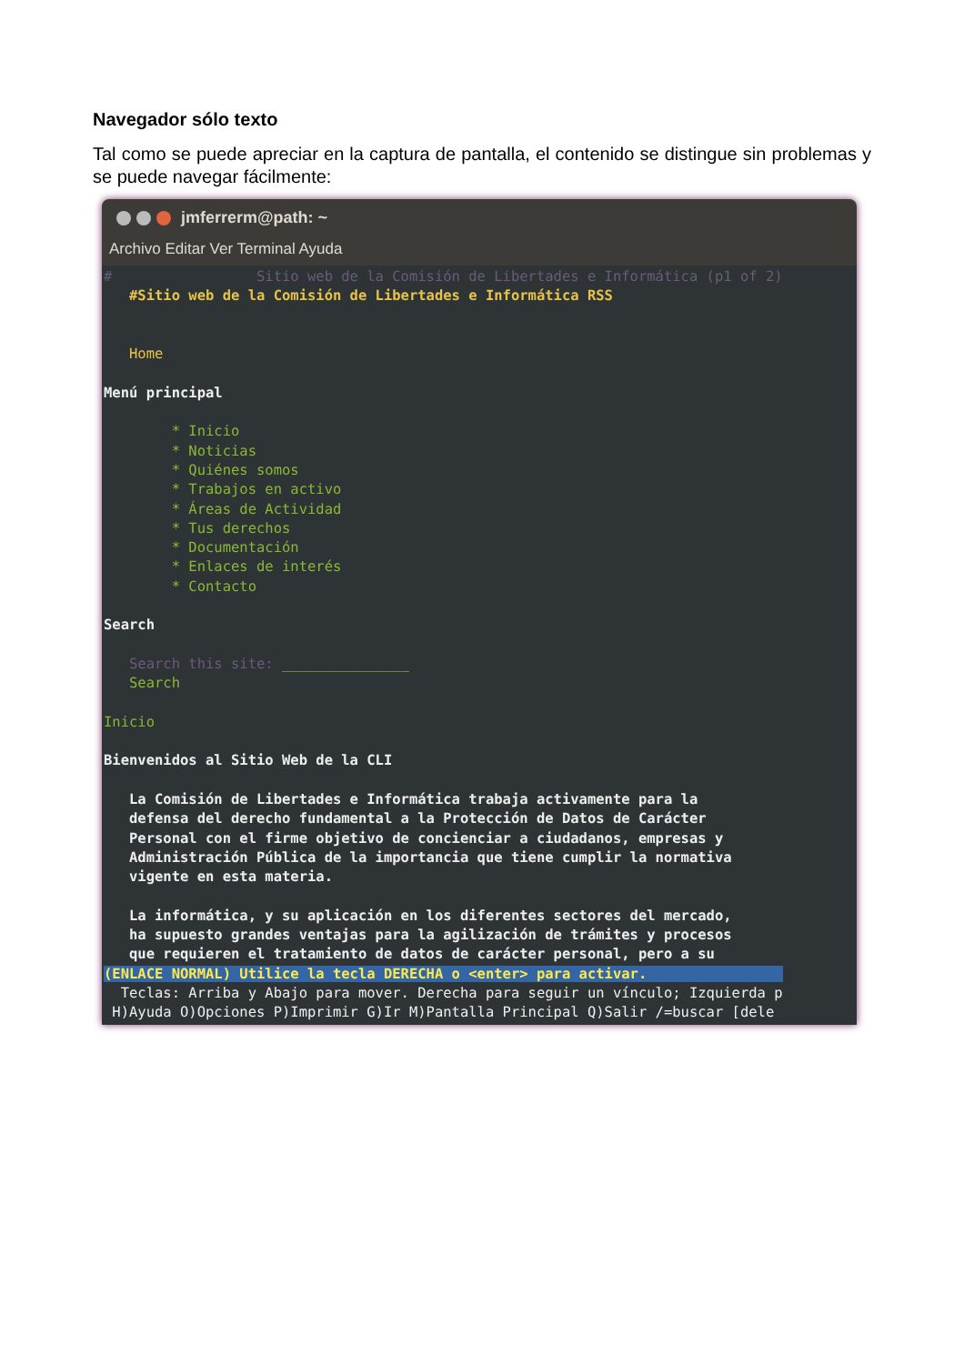Navegador sólo texto
Tal como se puede apreciar en la captura de pantalla, el contenido se distingue sin problemas y se puede navegar fácilmente:
jmferrerm@path: ~
Archivo Editar Ver Terminal Ayuda
# Sitio web de la Comisión de Libertades e Informática (p1 of 2) #Sitio web de la Comisión de Libertades e Informática RSS Home Menú principal * Inicio * Noticias * Quiénes somos * Trabajos en activo * Áreas de Actividad * Tus derechos * Documentación * Enlaces de interés * Contacto Search Search this site: _______________ Search Inicio Bienvenidos al Sitio Web de la CLI La Comisión de Libertades e Informática trabaja activamente para la defensa del derecho fundamental a la Protección de Datos de Carácter Personal con el firme objetivo de concienciar a ciudadanos, empresas y Administración Pública de la importancia que tiene cumplir la normativa vigente en esta materia. La informática, y su aplicación en los diferentes sectores del mercado, ha supuesto grandes ventajas para la agilización de trámites y procesos que requieren el tratamiento de datos de carácter personal, pero a su (ENLACE NORMAL) Utilice la tecla DERECHA o <enter> para activar. Teclas: Arriba y Abajo para mover. Derecha para seguir un vínculo; Izquierda p H)Ayuda O)Opciones P)Imprimir G)Ir M)Pantalla Principal Q)Salir /=buscar [dele